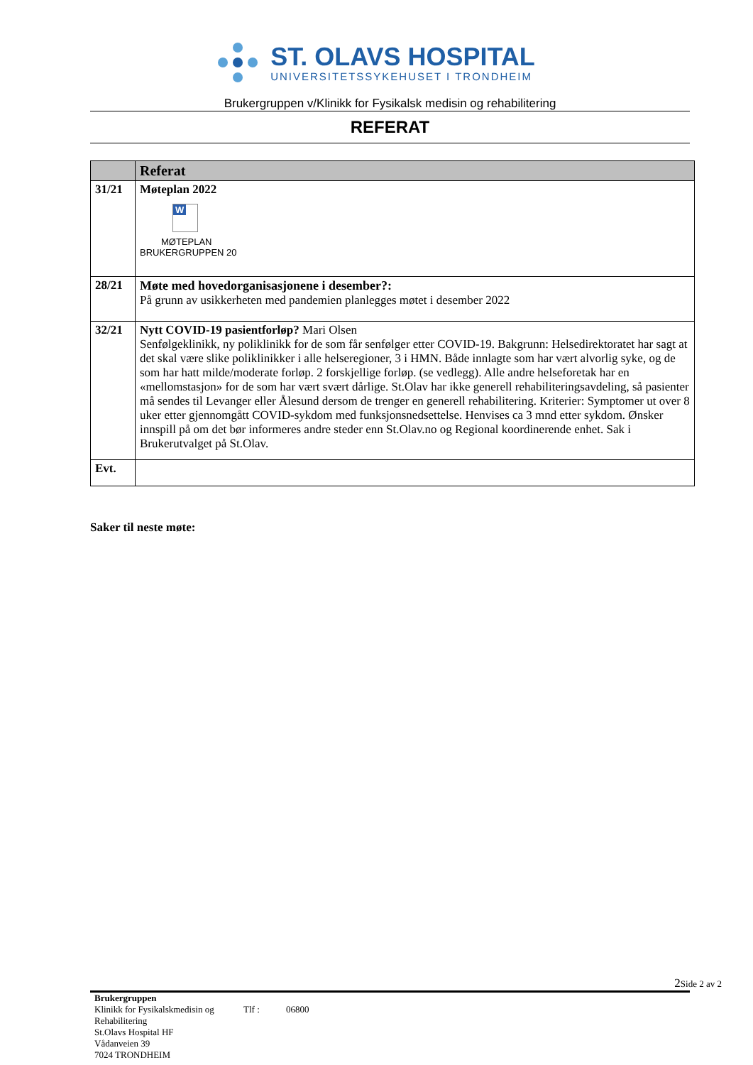ST. OLAVS HOSPITAL
UNIVERSITETSSYKEHUSET I TRONDHEIM
Brukergruppen v/Klinikk for Fysikalsk medisin og rehabilitering
REFERAT
| | Referat |
| --- | --- |
| 31/21 | Møteplan 2022 W MØTEPLAN BRUKERGRUPPEN 20 |
| 28/21 | Møte med hovedorganisasjonene i desember?: På grunn av usikkerheten med pandemien planlegges møtet i desember 2022 |
| 32/21 | Nytt COVID-19 pasientforløp? Mari Olsen Senfølgeklinikk, ny poliklinikk for de som får senfølger etter COVID-19. Bakgrunn: Helsedirektoratet har sagt at det skal være slike poliklinikker i alle helseregioner, 3 i HMN. Både innlagte som har vært alvorlig syke, og de som har hatt milde/moderate forløp. 2 forskjellige forløp. (se vedlegg). Alle andre helseforetak har en «mellomstasjon» for de som har vært svært dårlige. St.Olav har ikke generell rehabiliteringsavdeling, så pasienter må sendes til Levanger eller Ålesund dersom de trenger en generell rehabilitering. Kriterier: Symptomer ut over 8 uker etter gjennomgått COVID-sykdom med funksjonsnedsettelse. Henvises ca 3 mnd etter sykdom. Ønsker innspill på om det bør informeres andre steder enn St.Olav.no og Regional koordinerende enhet. Sak i Brukerutvalget på St.Olav. |
| Evt. | |
Saker til neste møte:
2 Side 2 av 2
Brukergruppen
Klinikk for Fysikalskmedisin og Rehabilitering
St.Olavs Hospital HF
Vådanveien 39
7024 TRONDHEIM
Tlf :
06800